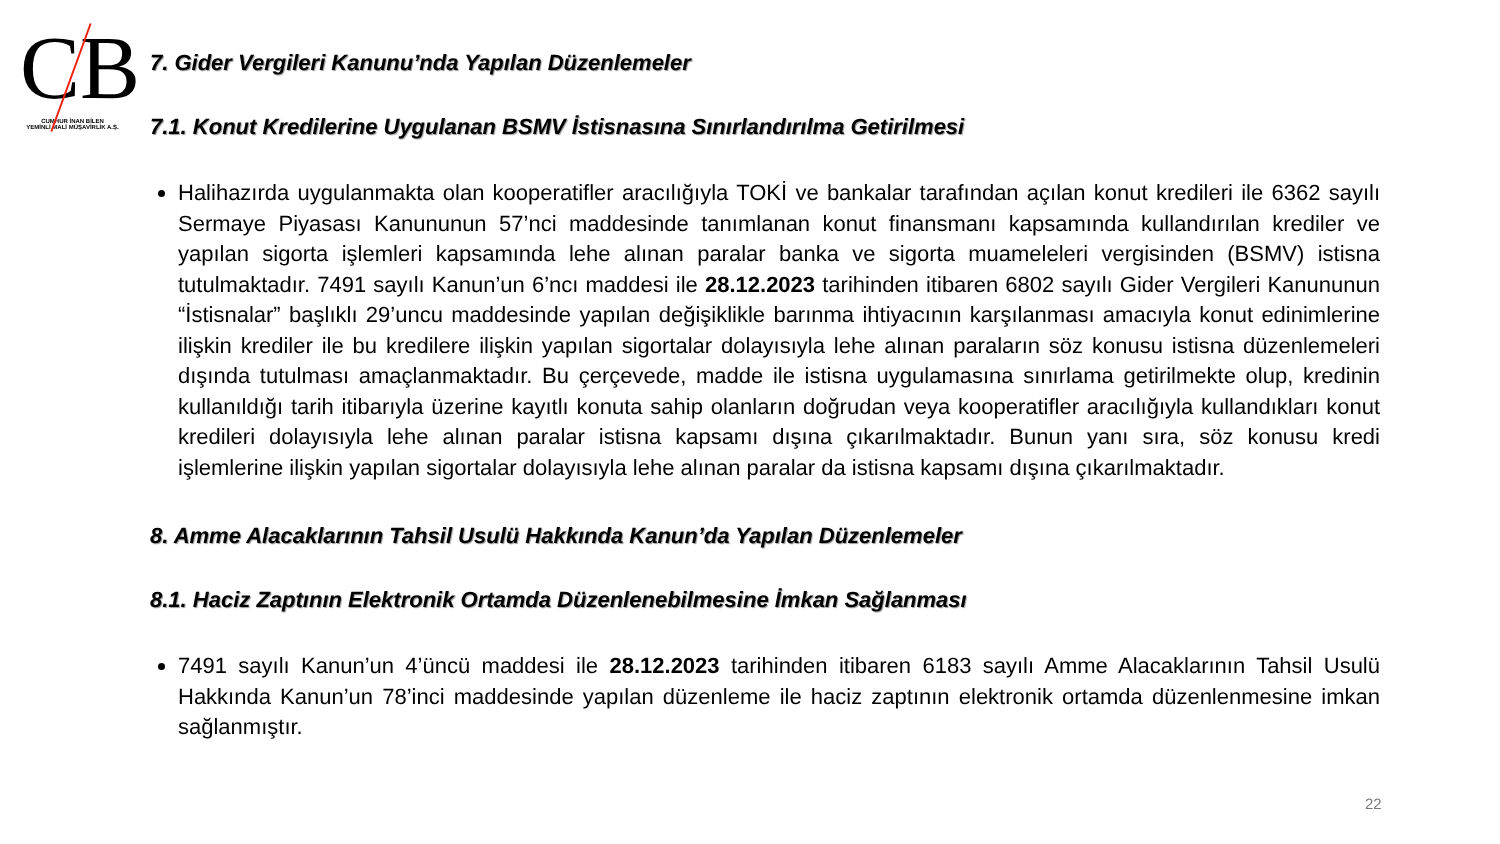CB
CUMHUR İNAN BİLEN
YEMİNLİ MALİ MÜŞAVİRLİK A.Ş.
7. Gider Vergileri Kanunu’nda Yapılan Düzenlemeler
7.1. Konut Kredilerine Uygulanan BSMV İstisnasına Sınırlandırılma Getirilmesi
Halihazırda uygulanmakta olan kooperatifler aracılığıyla TOKİ ve bankalar tarafından açılan konut kredileri ile 6362 sayılı Sermaye Piyasası Kanununun 57’nci maddesinde tanımlanan konut finansmanı kapsamında kullandırılan krediler ve yapılan sigorta işlemleri kapsamında lehe alınan paralar banka ve sigorta muameleleri vergisinden (BSMV) istisna tutulmaktadır. 7491 sayılı Kanun’un 6’ncı maddesi ile 28.12.2023 tarihinden itibaren 6802 sayılı Gider Vergileri Kanununun “İstisnalar” başlıklı 29’uncu maddesinde yapılan değişiklikle barınma ihtiyacının karşılanması amacıyla konut edinimlerine ilişkin krediler ile bu kredilere ilişkin yapılan sigortalar dolayısıyla lehe alınan paraların söz konusu istisna düzenlemeleri dışında tutulması amaçlanmaktadır. Bu çerçevede, madde ile istisna uygulamasına sınırlama getirilmekte olup, kredinin kullanıldığı tarih itibarıyla üzerine kayıtlı konuta sahip olanların doğrudan veya kooperatifler aracılığıyla kullandıkları konut kredileri dolayısıyla lehe alınan paralar istisna kapsamı dışına çıkarılmaktadır. Bunun yanı sıra, söz konusu kredi işlemlerine ilişkin yapılan sigortalar dolayısıyla lehe alınan paralar da istisna kapsamı dışına çıkarılmaktadır.
8. Amme Alacaklarının Tahsil Usulü Hakkında Kanun’da Yapılan Düzenlemeler
8.1. Haciz Zaptının Elektronik Ortamda Düzenlenebilmesine İmkan Sağlanması
7491 sayılı Kanun’un 4’üncü maddesi ile 28.12.2023 tarihinden itibaren 6183 sayılı Amme Alacaklarının Tahsil Usulü Hakkında Kanun’un 78’inci maddesinde yapılan düzenleme ile haciz zaptının elektronik ortamda düzenlenmesine imkan sağlanmıştır.
22